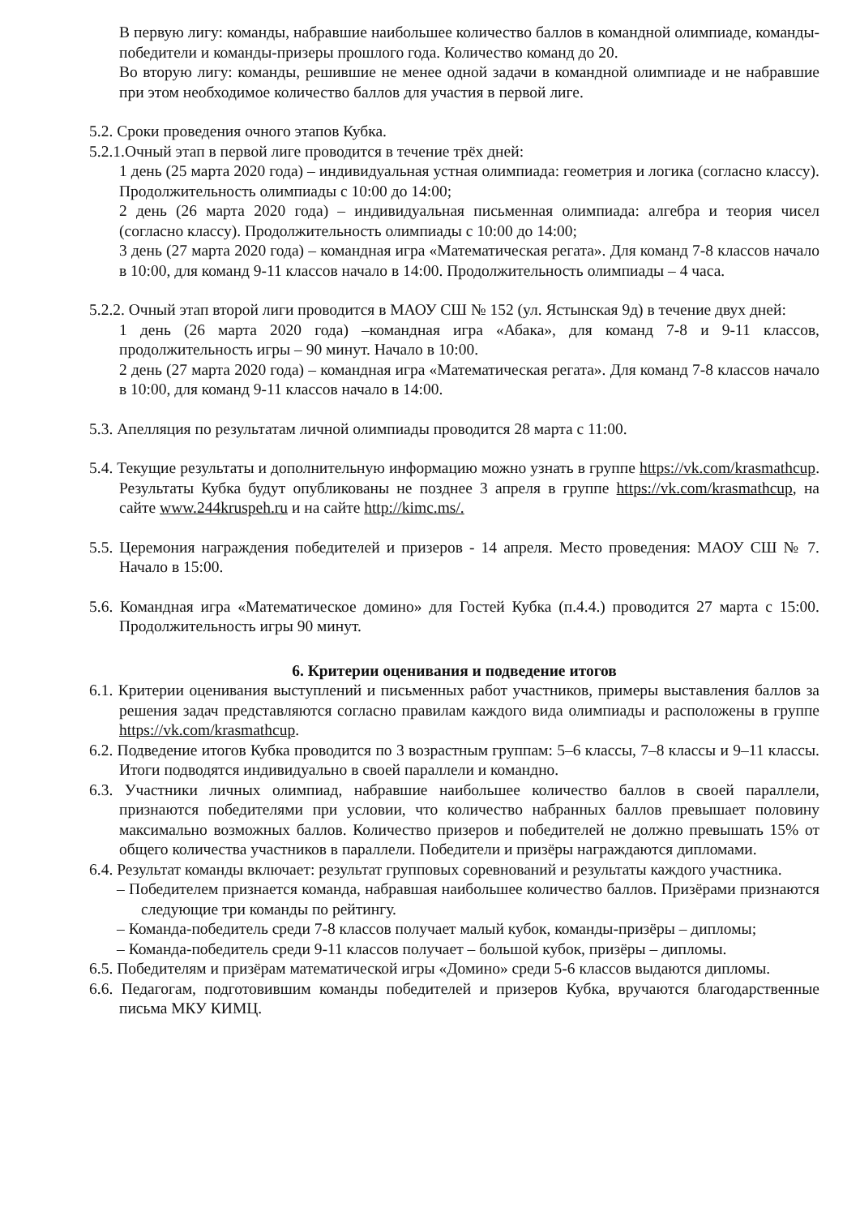В первую лигу: команды, набравшие наибольшее количество баллов в командной олимпиаде, команды-победители и команды-призеры прошлого года. Количество команд до 20.
Во вторую лигу: команды, решившие не менее одной задачи в командной олимпиаде и не набравшие при этом необходимое количество баллов для участия в первой лиге.
5.2. Сроки проведения очного этапов Кубка.
5.2.1.Очный этап в первой лиге проводится в течение трёх дней:
1 день (25 марта 2020 года) – индивидуальная устная олимпиада: геометрия и логика (согласно классу). Продолжительность олимпиады с 10:00 до 14:00;
2 день (26 марта 2020 года) – индивидуальная письменная олимпиада: алгебра и теория чисел (согласно классу). Продолжительность олимпиады с 10:00 до 14:00;
3 день (27 марта 2020 года) – командная игра «Математическая регата». Для команд 7-8 классов начало в 10:00, для команд 9-11 классов начало в 14:00. Продолжительность олимпиады – 4 часа.
5.2.2. Очный этап второй лиги проводится в МАОУ СШ № 152 (ул. Ястынская 9д) в течение двух дней:
1 день (26 марта 2020 года) –командная игра «Абака», для команд 7-8 и 9-11 классов, продолжительность игры – 90 минут. Начало в 10:00.
2 день (27 марта 2020 года) – командная игра «Математическая регата». Для команд 7-8 классов начало в 10:00, для команд 9-11 классов начало в 14:00.
5.3. Апелляция по результатам личной олимпиады проводится 28 марта с 11:00.
5.4. Текущие результаты и дополнительную информацию можно узнать в группе https://vk.com/krasmathcup. Результаты Кубка будут опубликованы не позднее 3 апреля в группе https://vk.com/krasmathcup, на сайте www.244kruspeh.ru и на сайте http://kimc.ms/.
5.5. Церемония награждения победителей и призеров - 14 апреля. Место проведения: МАОУ СШ № 7. Начало в 15:00.
5.6. Командная игра «Математическое домино» для Гостей Кубка (п.4.4.) проводится 27 марта с 15:00. Продолжительность игры 90 минут.
6. Критерии оценивания и подведение итогов
6.1. Критерии оценивания выступлений и письменных работ участников, примеры выставления баллов за решения задач представляются согласно правилам каждого вида олимпиады и расположены в группе https://vk.com/krasmathcup.
6.2. Подведение итогов Кубка проводится по 3 возрастным группам: 5–6 классы, 7–8 классы и 9–11 классы. Итоги подводятся индивидуально в своей параллели и командно.
6.3. Участники личных олимпиад, набравшие наибольшее количество баллов в своей параллели, признаются победителями при условии, что количество набранных баллов превышает половину максимально возможных баллов. Количество призеров и победителей не должно превышать 15% от общего количества участников в параллели. Победители и призёры награждаются дипломами.
6.4. Результат команды включает: результат групповых соревнований и результаты каждого участника.
– Победителем признается команда, набравшая наибольшее количество баллов. Призёрами признаются следующие три команды по рейтингу.
– Команда-победитель среди 7-8 классов получает малый кубок, команды-призёры – дипломы;
– Команда-победитель среди 9-11 классов получает – большой кубок, призёры – дипломы.
6.5. Победителям и призёрам математической игры «Домино» среди 5-6 классов выдаются дипломы.
6.6. Педагогам, подготовившим команды победителей и призеров Кубка, вручаются благодарственные письма МКУ КИМЦ.